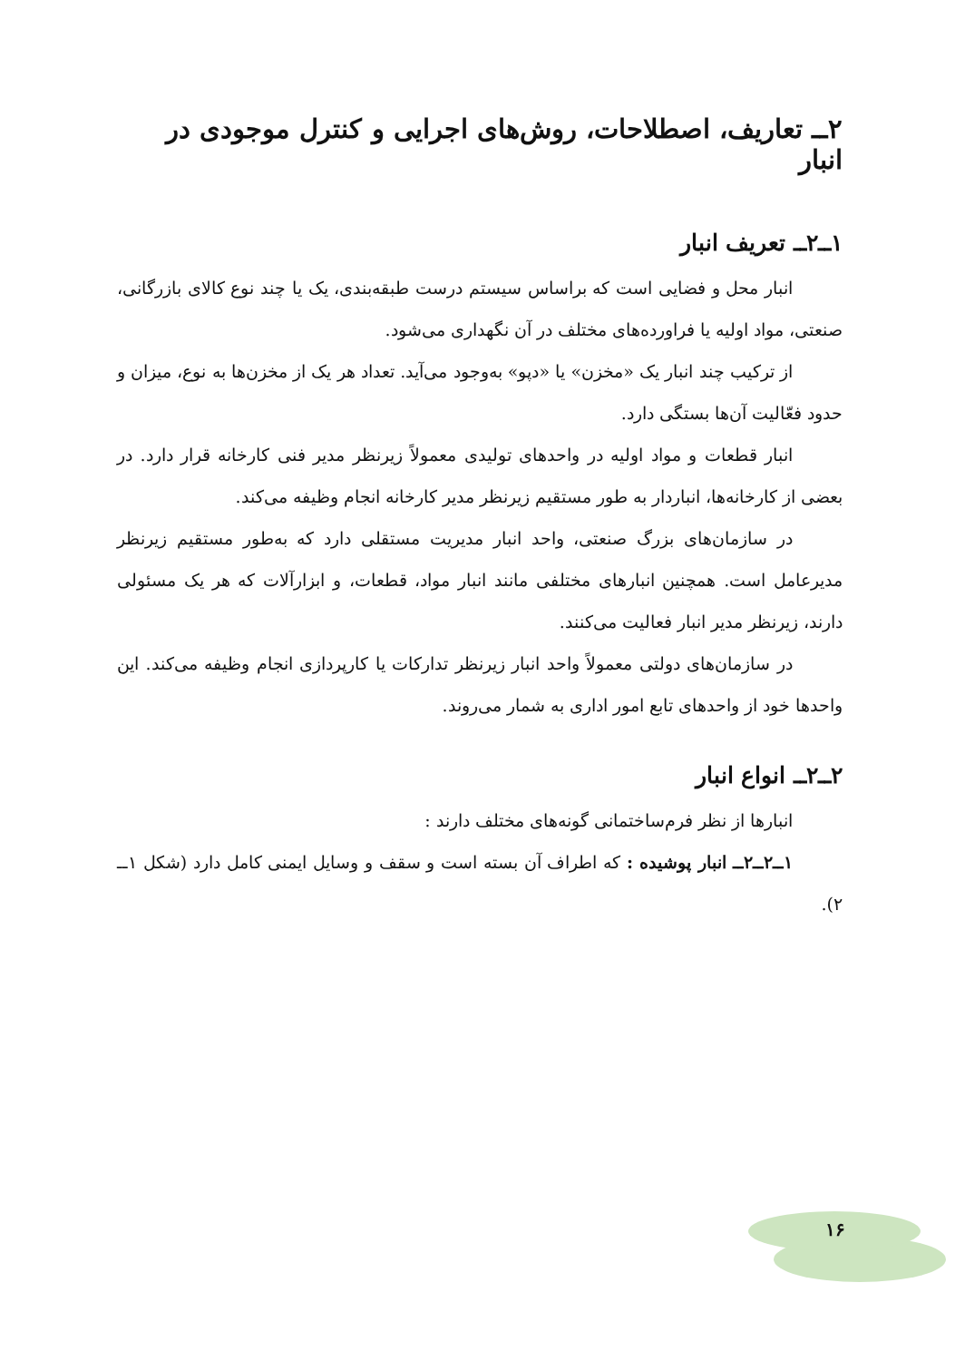۲ــ تعاریف، اصطلاحات، روش‌های اجرایی و کنترل موجودی در انبار
۱ــ۲ــ تعریف انبار
انبار محل و فضایی است که براساس سیستم درست طبقه‌بندی، یک یا چند نوع کالای بازرگانی، صنعتی، مواد اولیه یا فراورده‌های مختلف در آن نگهداری می‌شود.
از ترکیب چند انبار یک «مخزن» یا «دپو» به‌وجود می‌آید. تعداد هر یک از مخزن‌ها به نوع، میزان و حدود فعّالیت آن‌ها بستگی دارد.
انبار قطعات و مواد اولیه در واحدهای تولیدی معمولاً زیرنظر مدیر فنی کارخانه قرار دارد. در بعضی از کارخانه‌ها، انباردار به طور مستقیم زیرنظر مدیر کارخانه انجام وظیفه می‌کند.
در سازمان‌های بزرگ صنعتی، واحد انبار مدیریت مستقلی دارد که به‌طور مستقیم زیرنظر مدیرعامل است. همچنین انبارهای مختلفی مانند انبار مواد، قطعات، و ابزارآلات که هر یک مسئولی دارند، زیرنظر مدیر انبار فعالیت می‌کنند.
در سازمان‌های دولتی معمولاً واحد انبار زیرنظر تدارکات یا کارپردازی انجام وظیفه می‌کند. این واحدها خود از واحدهای تابع امور اداری به شمار می‌روند.
۲ــ۲ــ انواع انبار
انبارها از نظر فرم‌ساختمانی گونه‌های مختلف دارند :
۱ــ۲ــ۲ــ انبار پوشیده : که اطراف آن بسته است و سقف و وسایل ایمنی کامل دارد (شکل ۱ــ ۲).
۱۶